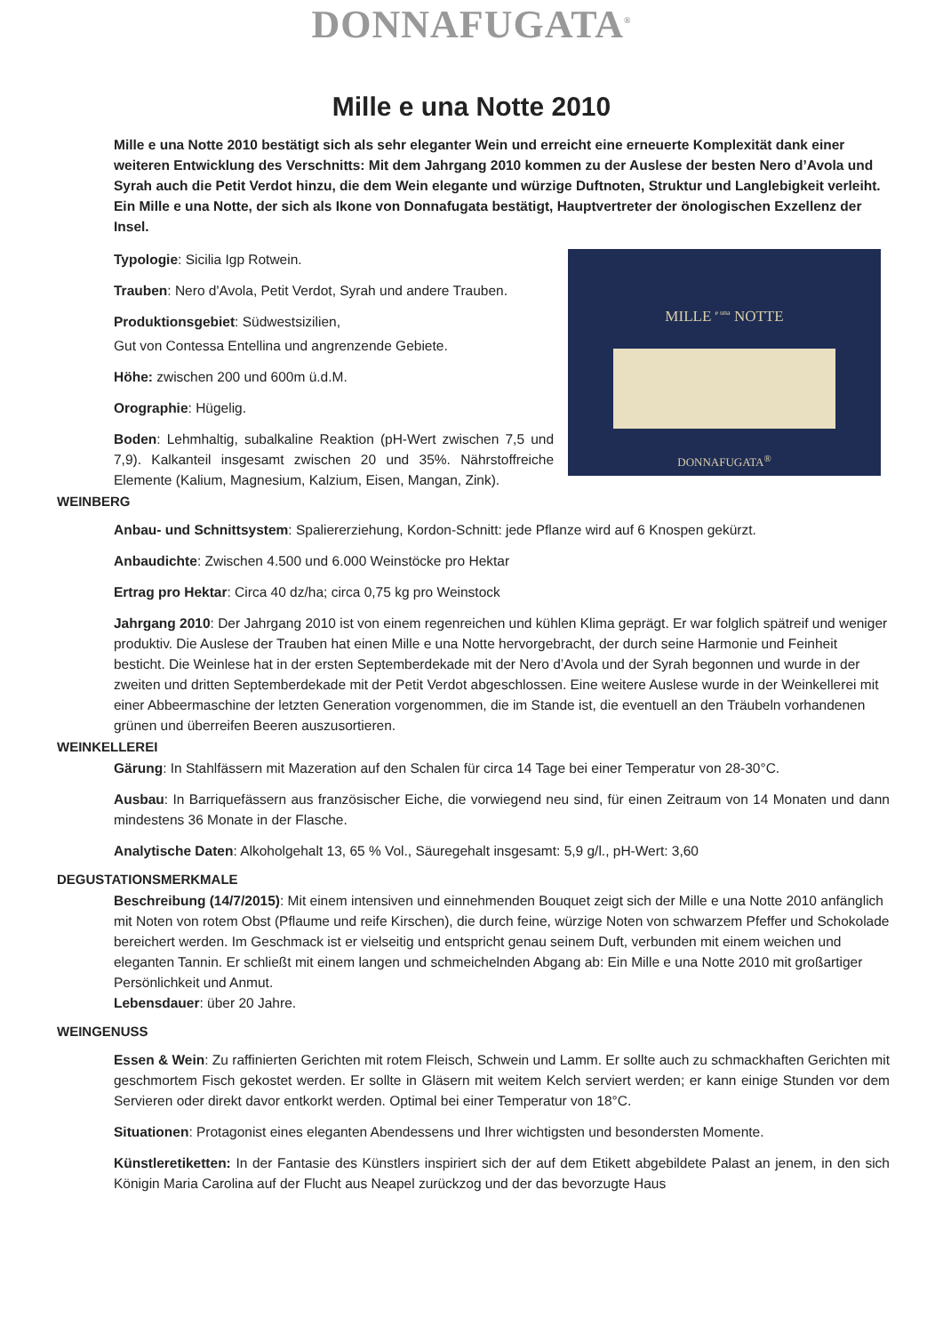DONNAFUGATA<sup>®</sup>
Mille e una Notte 2010
Mille e una Notte 2010 bestätigt sich als sehr eleganter Wein und erreicht eine erneuerte Komplexität dank einer weiteren Entwicklung des Verschnitts: Mit dem Jahrgang 2010 kommen zu der Auslese der besten Nero d’Avola und Syrah auch die Petit Verdot hinzu, die dem Wein elegante und würzige Duftnoten, Struktur und Langlebigkeit verleiht. Ein Mille e una Notte, der sich als Ikone von Donnafugata bestätigt, Hauptvertreter der önologischen Exzellenz der Insel.
MILLE <sup>e una</sup> NOTTE
DONNAFUGATA<sup>®</sup>
Typologie: Sicilia Igp Rotwein.
Trauben: Nero d'Avola, Petit Verdot, Syrah und andere Trauben.
Produktionsgebiet: Südwestsizilien,
Gut von Contessa Entellina und angrenzende Gebiete.
Höhe: zwischen 200 und 600m ü.d.M.
Orographie: Hügelig.
Boden: Lehmhaltig, subalkaline Reaktion (pH-Wert zwischen 7,5 und 7,9). Kalkanteil insgesamt zwischen 20 und 35%. Nährstoffreiche Elemente (Kalium, Magnesium, Kalzium, Eisen, Mangan, Zink).
WEINBERG
Anbau- und Schnittsystem: Spaliererziehung, Kordon-Schnitt: jede Pflanze wird auf 6 Knospen gekürzt.
Anbaudichte: Zwischen 4.500 und 6.000 Weinstöcke pro Hektar
Ertrag pro Hektar: Circa 40 dz/ha; circa 0,75 kg pro Weinstock
Jahrgang 2010: Der Jahrgang 2010 ist von einem regenreichen und kühlen Klima geprägt. Er war folglich spätreif und weniger produktiv. Die Auslese der Trauben hat einen Mille e una Notte hervorgebracht, der durch seine Harmonie und Feinheit besticht. Die Weinlese hat in der ersten Septemberdekade mit der Nero d’Avola und der Syrah begonnen und wurde in der zweiten und dritten Septemberdekade mit der Petit Verdot abgeschlossen. Eine weitere Auslese wurde in der Weinkellerei mit einer Abbeermaschine der letzten Generation vorgenommen, die im Stande ist, die eventuell an den Träubeln vorhandenen grünen und überreifen Beeren auszusortieren.
WEINKELLEREI
Gärung: In Stahlfässern mit Mazeration auf den Schalen für circa 14 Tage bei einer Temperatur von 28-30°C.
Ausbau: In Barriquefässern aus französischer Eiche, die vorwiegend neu sind, für einen Zeitraum von 14 Monaten und dann mindestens 36 Monate in der Flasche.
Analytische Daten: Alkoholgehalt 13, 65 % Vol., Säuregehalt insgesamt: 5,9 g/l., pH-Wert: 3,60
DEGUSTATIONSMERKMALE
Beschreibung (14/7/2015): Mit einem intensiven und einnehmenden Bouquet zeigt sich der Mille e una Notte 2010 anfänglich mit Noten von rotem Obst (Pflaume und reife Kirschen), die durch feine, würzige Noten von schwarzem Pfeffer und Schokolade bereichert werden. Im Geschmack ist er vielseitig und entspricht genau seinem Duft, verbunden mit einem weichen und eleganten Tannin. Er schließt mit einem langen und schmeichelnden Abgang ab: Ein Mille e una Notte 2010 mit großartiger Persönlichkeit und Anmut.
Lebensdauer: über 20 Jahre.
WEINGENUSS
Essen & Wein: Zu raffinierten Gerichten mit rotem Fleisch, Schwein und Lamm. Er sollte auch zu schmackhaften Gerichten mit geschmortem Fisch gekostet werden. Er sollte in Gläsern mit weitem Kelch serviert werden; er kann einige Stunden vor dem Servieren oder direkt davor entkorkt werden. Optimal bei einer Temperatur von 18°C.
Situationen: Protagonist eines eleganten Abendessens und Ihrer wichtigsten und besondersten Momente.
Künstleretiketten: In der Fantasie des Künstlers inspiriert sich der auf dem Etikett abgebildete Palast an jenem, in den sich Königin Maria Carolina auf der Flucht aus Neapel zurückzog und der das bevorzugte Haus